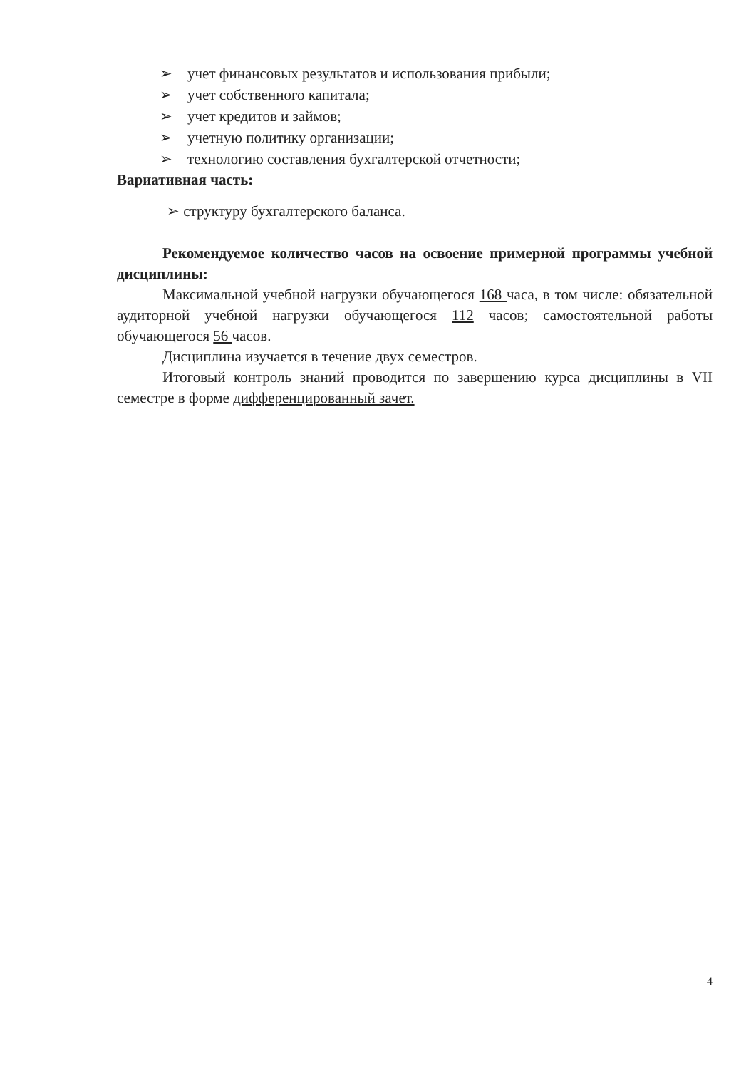➢ учет финансовых результатов и использования прибыли;
➢ учет собственного капитала;
➢ учет кредитов и займов;
➢ учетную политику организации;
➢ технологию составления бухгалтерской отчетности;
Вариативная часть:
➢ структуру бухгалтерского баланса.
Рекомендуемое количество часов на освоение примерной программы учебной дисциплины:
Максимальной учебной нагрузки обучающегося 168 часа, в том числе: обязательной аудиторной учебной нагрузки обучающегося 112 часов; самостоятельной работы обучающегося 56 часов.
Дисциплина изучается в течение двух семестров.
Итоговый контроль знаний проводится по завершению курса дисциплины в VII семестре в форме дифференцированный зачет.
4